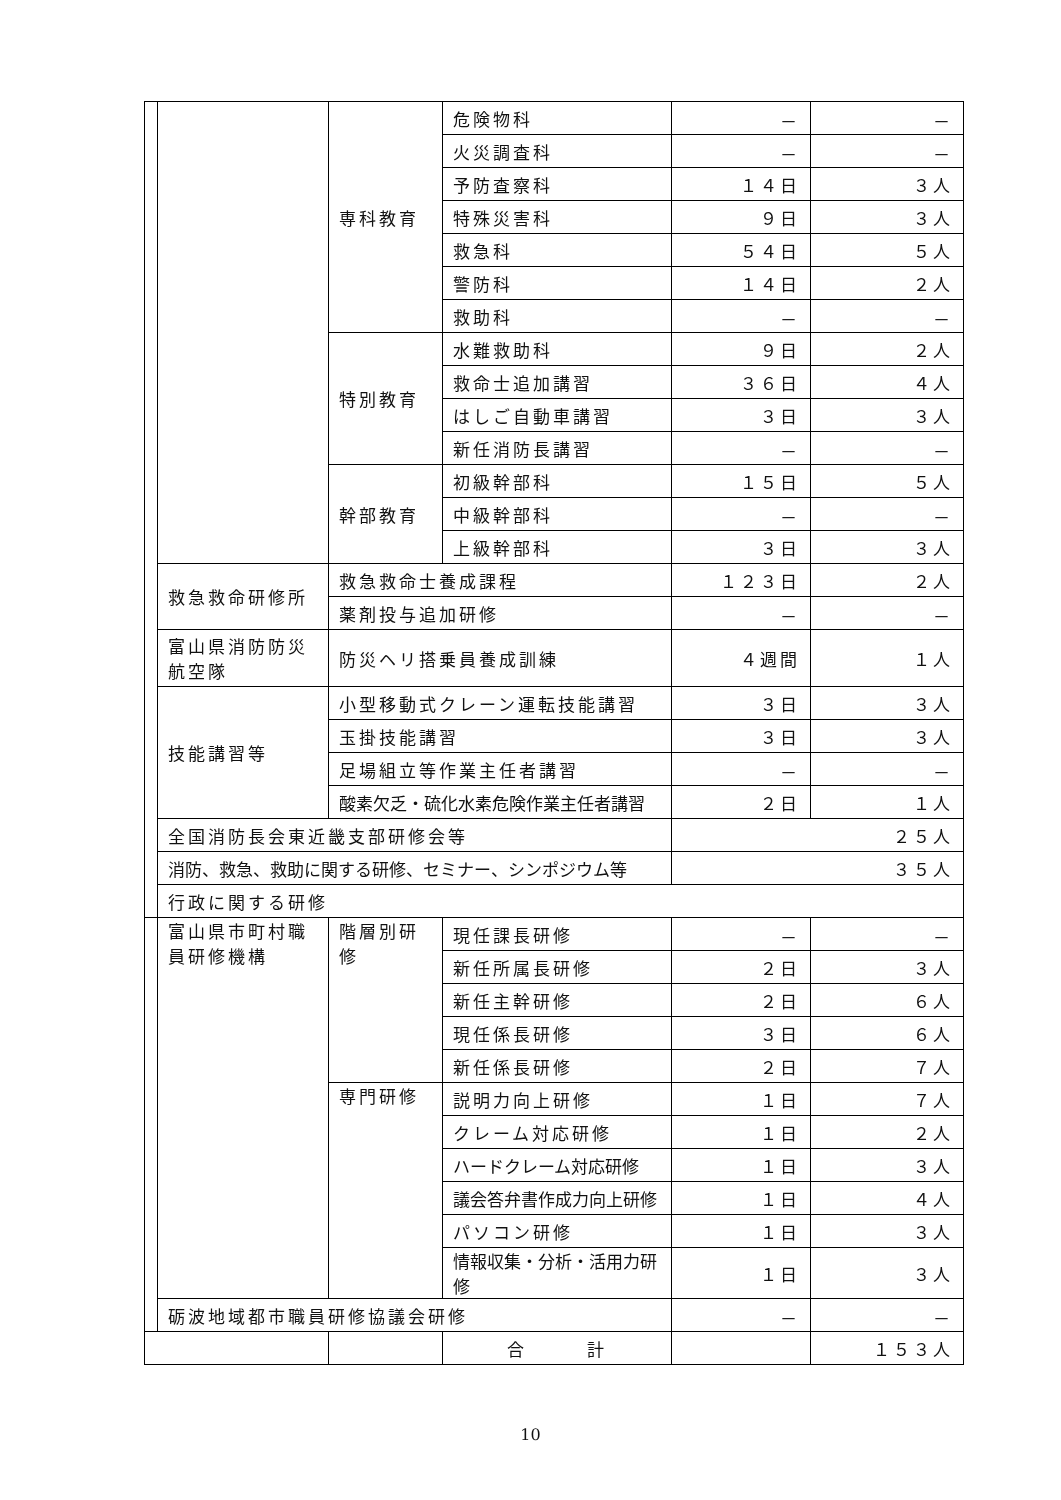| | | 専科教育 | 危険物科 | － | － |
| | | | 火災調査科 | － | － |
| | | | 予防査察科 | １４日 | ３人 |
| | | | 特殊災害科 | ９日 | ３人 |
| | | | 救急科 | ５４日 | ５人 |
| | | | 警防科 | １４日 | ２人 |
| | | | 救助科 | － | － |
| | | 特別教育 | 水難救助科 | ９日 | ２人 |
| | | | 救命士追加講習 | ３６日 | ４人 |
| | | | はしご自動車講習 | ３日 | ３人 |
| | | | 新任消防長講習 | － | － |
| | | 幹部教育 | 初級幹部科 | １５日 | ５人 |
| | | | 中級幹部科 | － | － |
| | | | 上級幹部科 | ３日 | ３人 |
| | 救急救命研修所 | 救急救命士養成課程 | | １２３日 | ２人 |
| | | 薬剤投与追加研修 | | － | － |
| | 富山県消防防災航空隊 | 防災ヘリ搭乗員養成訓練 | | ４週間 | １人 |
| | 技能講習等 | 小型移動式クレーン運転技能講習 | | ３日 | ３人 |
| | | 玉掛技能講習 | | ３日 | ３人 |
| | | 足場組立等作業主任者講習 | | － | － |
| | | 酸素欠乏・硫化水素危険作業主任者講習 | | ２日 | １人 |
| | 全国消防長会東近畿支部研修会等 | | | ２５人 | |
| | 消防、救急、救助に関する研修、セミナー、シンポジウム等 | | | ３５人 | |
| | 行政に関する研修 | | | | |
| | 富山県市町村職員研修機構 | 階層別研修 | 現任課長研修 | － | － |
| | | | 新任所属長研修 | ２日 | ３人 |
| | | | 新任主幹研修 | ２日 | ６人 |
| | | | 現任係長研修 | ３日 | ６人 |
| | | | 新任係長研修 | ２日 | ７人 |
| | | 専門研修 | 説明力向上研修 | １日 | ７人 |
| | | | クレーム対応研修 | １日 | ２人 |
| | | | ハードクレーム対応研修 | １日 | ３人 |
| | | | 議会答弁書作成力向上研修 | １日 | ４人 |
| | | | パソコン研修 | １日 | ３人 |
| | | | 情報収集・分析・活用力研修 | １日 | ３人 |
| | 砺波地域都市職員研修協議会研修 | | | － | － |
| | | | 合 計 | | １５３人 |
10